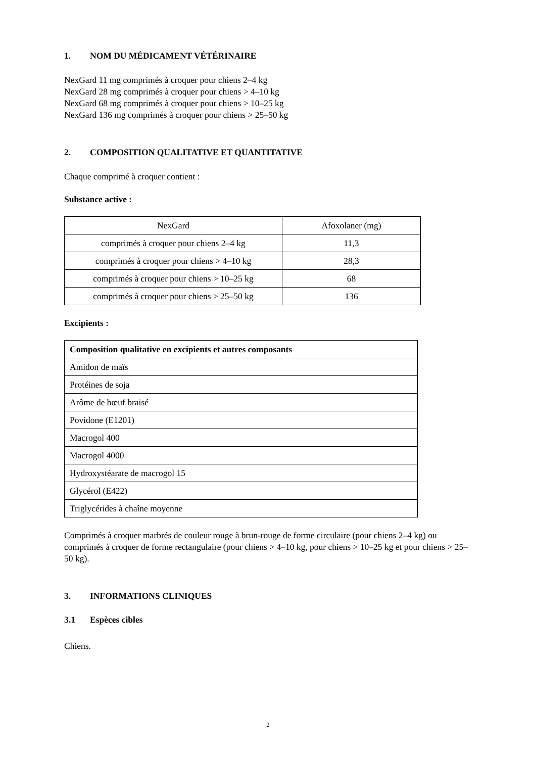1. NOM DU MÉDICAMENT VÉTÉRINAIRE
NexGard 11 mg comprimés à croquer pour chiens 2–4 kg
NexGard 28 mg comprimés à croquer pour chiens > 4–10 kg
NexGard 68 mg comprimés à croquer pour chiens > 10–25 kg
NexGard 136 mg comprimés à croquer pour chiens > 25–50 kg
2. COMPOSITION QUALITATIVE ET QUANTITATIVE
Chaque comprimé à croquer contient :
Substance active :
| NexGard | Afoxolaner (mg) |
| --- | --- |
| comprimés à croquer pour chiens 2–4 kg | 11,3 |
| comprimés à croquer pour chiens > 4–10 kg | 28,3 |
| comprimés à croquer pour chiens > 10–25 kg | 68 |
| comprimés à croquer pour chiens > 25–50 kg | 136 |
Excipients :
| Composition qualitative en excipients et autres composants |
| --- |
| Amidon de maïs |
| Protéines de soja |
| Arôme de bœuf braisé |
| Povidone (E1201) |
| Macrogol 400 |
| Macrogol 4000 |
| Hydroxystéarate de macrogol 15 |
| Glycérol (E422) |
| Triglycérides à chaîne moyenne |
Comprimés à croquer marbrés de couleur rouge à brun-rouge de forme circulaire (pour chiens 2–4 kg) ou comprimés à croquer de forme rectangulaire (pour chiens > 4–10 kg, pour chiens > 10–25 kg et pour chiens > 25–50 kg).
3. INFORMATIONS CLINIQUES
3.1 Espèces cibles
Chiens.
2